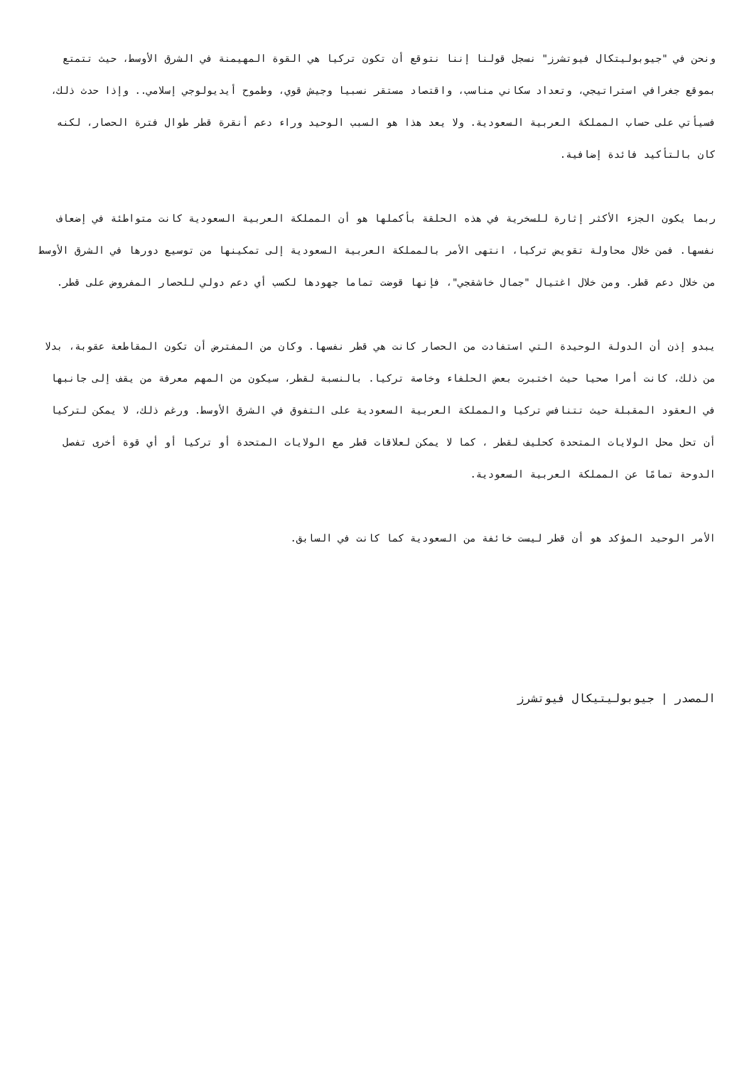ونحن في "جيوبوليتكال فيوتشرز" نسجل قولنا إننا نتوقع أن تكون تركيا هي القوة المهيمنة في الشرق الأوسط، حيث تتمتع بموقع جغرافي استراتيجي، وتعداد سكاني مناسب، واقتصاد مستقر نسبيا وجيش قوي، وطموح أيديولوجي إسلامي.. وإذا حدث ذلك، فسيأتي على حساب المملكة العربية السعودية. ولا يعد هذا هو السبب الوحيد وراء دعم أنقرة قطر طوال فترة الحصار، لكنه كان بالتأكيد فائدة إضافية.
ربما يكون الجزء الأكثر إثارة للسخرية في هذه الحلقة بأكملها هو أن المملكة العربية السعودية كانت متواطئة في إضعاف نفسها. فمن خلال محاولة تقويض تركيا، انتهى الأمر بالمملكة العربية السعودية إلى تمكينها من توسيع دورها في الشرق الأوسط من خلال دعم قطر. ومن خلال اغتيال "جمال خاشقجي"، فإنها قوضت تماما جهودها لكسب أي دعم دولي للحصار المفروض على قطر.
يبدو إذن أن الدولة الوحيدة التي استفادت من الحصار كانت هي قطر نفسها. وكان من المفترض أن تكون المقاطعة عقوبة، بدلا من ذلك، كانت أمرا صحيا حيث اختبرت بعض الحلفاء وخاصة تركيا. بالنسبة لقطر، سيكون من المهم معرفة من يقف إلى جانبها في العقود المقبلة حيث تتنافس تركيا والمملكة العربية السعودية على التفوق في الشرق الأوسط. ورغم ذلك، لا يمكن لتركيا أن تحل محل الولايات المتحدة كحليف لقطر ، كما لا يمكن لعلاقات قطر مع الولايات المتحدة أو تركيا أو أي قوة أخرى تفصل الدوحة تمامًا عن المملكة العربية السعودية.
الأمر الوحيد المؤكد هو أن قطر ليست خائفة من السعودية كما كانت في السابق.
المصدر | جيوبوليتيكال فيوتشرز